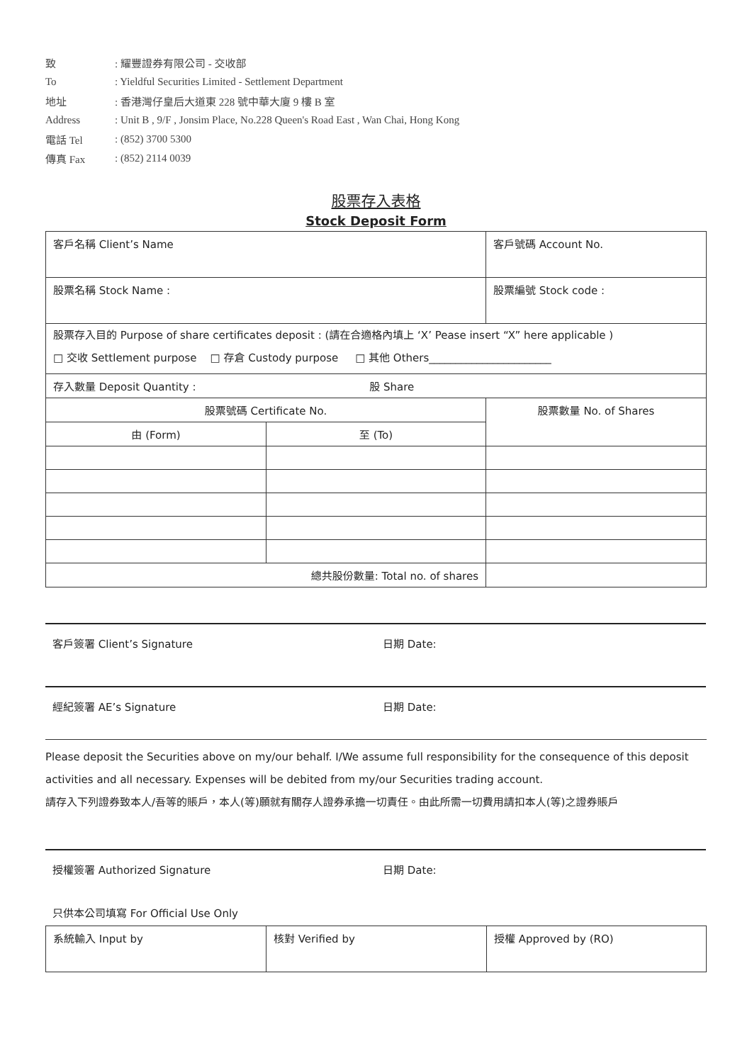致: 耀豐證券有限公司 - 交收部
To: Yieldful Securities Limited - Settlement Department
地址: 香港灣仔皇后大道東 228 號中華大廈 9 樓 B 室
Address: Unit B , 9/F , Jonsim Place, No.228 Queen's Road East , Wan Chai, Hong Kong
電話 Tel: (852) 3700 5300
傳真 Fax: (852) 2114 0039
股票存入表格
Stock Deposit Form
| 客戶名稱 Client’s Name | | 客戶號碼 Account No. |
| 股票名稱 Stock Name : | | 股票編號 Stock code : |
| 股票存入目的 Purpose of share certificates deposit : (請在合適格內填上 ‘X’ Pease insert “X” here applicable ) □ 交收 Settlement purpose □ 存倉 Custody purpose □ 其他 Others_______________________ | | |
| 存入數量 Deposit Quantity : 股 Share | | |
| 股票號碼 Certificate No. | | 股票數量 No. of Shares |
| 由 (Form) | 至 (To) | |
| 總共股份數量: Total no. of shares | | |
客戶簽署 Client’s Signature 日期 Date:
經紀簽署 AE’s Signature 日期 Date:
Please deposit the Securities above on my/our behalf. I/We assume full responsibility for the consequence of this deposit activities and all necessary. Expenses will be debited from my/our Securities trading account.
請存入下列證券致本人/吾等的賬戶，本人(等)願就有關存人證券承擔一切責任。由此所需一切費用請扣本人(等)之證券賬戶
授權簽署 Authorized Signature 日期 Date:
只供本公司填寫 For Official Use Only
| 系統輸入 Input by | 核對 Verified by | 授權 Approved by (RO) |